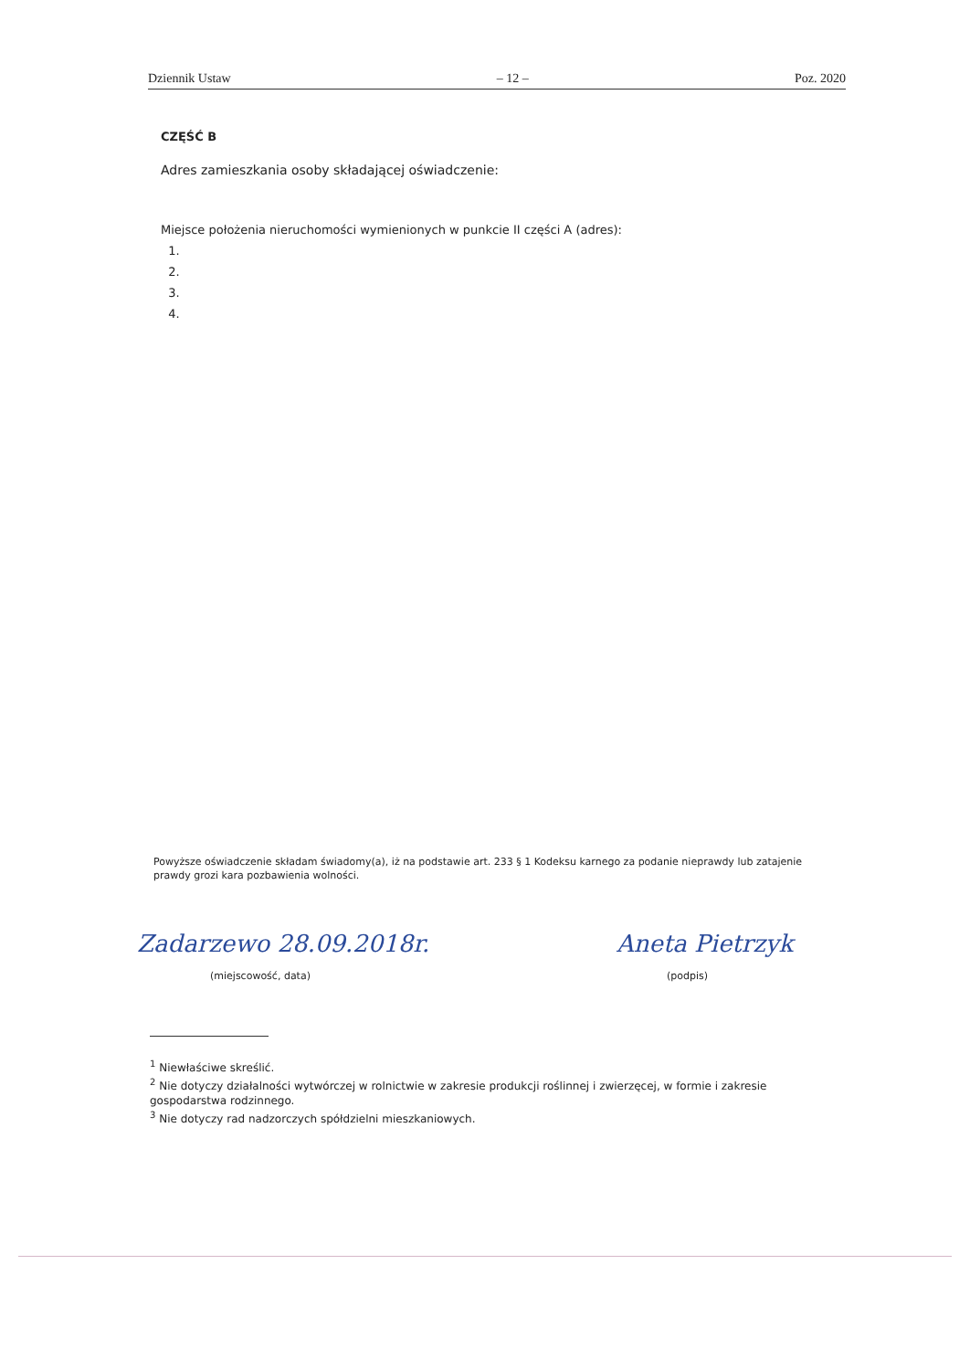Dziennik Ustaw – 12 – Poz. 2020
CZĘŚĆ B
Adres zamieszkania osoby składającej oświadczenie:
Miejsce położenia nieruchomości wymienionych w punkcie II części A (adres):
1.
2.
3.
4.
Powyższe oświadczenie składam świadomy(a), iż na podstawie art. 233 § 1 Kodeksu karnego za podanie nieprawdy lub zatajenie prawdy grozi kara pozbawienia wolności.
Zadarzewo 28.09.2018r.
(miejscowość, data)
Aneta Pietrzyk
(podpis)
<sup>1</sup> Niewłaściwe skreślić.
<sup>2</sup> Nie dotyczy działalności wytwórczej w rolnictwie w zakresie produkcji roślinnej i zwierzęcej, w formie i zakresie gospodarstwa rodzinnego.
<sup>3</sup> Nie dotyczy rad nadzorczych spółdzielni mieszkaniowych.